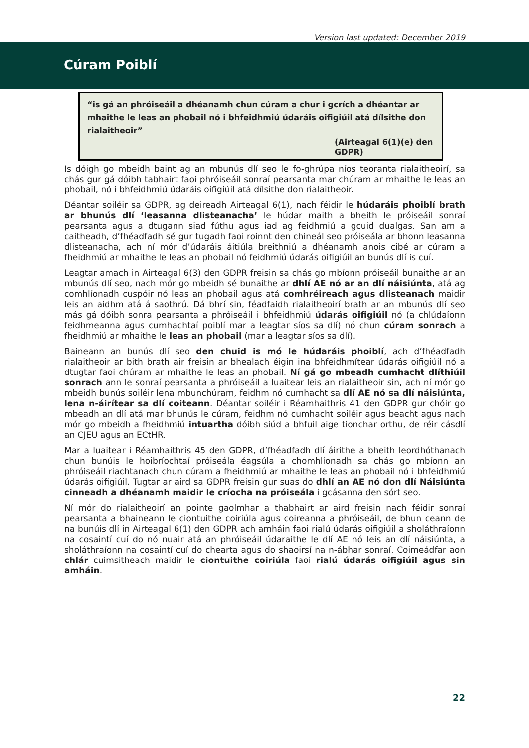Version last updated: December 2019
Cúram Poiblí
“is gá an phróiseáil a dhéanamh chun cúram a chur i gcrích a dhéantar ar mhaithe le leas an phobail nó i bhfeidhmiú údaráis oifigiúil atá dílsithe don rialaitheoir”
(Airteagal 6(1)(e) den GDPR)
Is dóigh go mbeidh baint ag an mbunús dlí seo le fo-ghrúpa níos teoranta rialaitheoirí, sa chás gur gá dóibh tabhairt faoi phróiseáil sonraí pearsanta mar chúram ar mhaithe le leas an phobail, nó i bhfeidhmiú údaráis oifigiúil atá dílsithe don rialaitheoir.
Déantar soiléir sa GDPR, ag deireadh Airteagal 6(1), nach féidir le húdaráis phoiblí brath ar bhunús dlí ‘leasanna dlisteanacha’ le húdar maith a bheith le próiseáil sonraí pearsanta agus a dtugann siad fúthu agus iad ag feidhmiú a gcuid dualgas. San am a caitheadh, d’fhéadfadh sé gur tugadh faoi roinnt den chineál seo próiseála ar bhonn leasanna dlisteanacha, ach ní mór d’údaráis áitiúla breithniú a dhéanamh anois cibé ar cúram a fheidhmiú ar mhaithe le leas an phobail nó feidhmiú údarás oifigiúil an bunús dlí is cuí.
Leagtar amach in Airteagal 6(3) den GDPR freisin sa chás go mbíonn próiseáil bunaithe ar an mbunús dlí seo, nach mór go mbeidh sé bunaithe ar dhlí AE nó ar an dlí náisiúnta, atá ag comhlíonadh cuspóir nó leas an phobail agus atá comhréireach agus dlisteanach maidir leis an aidhm atá á saothrú. Dá bhrí sin, féadfaidh rialaitheoirí brath ar an mbunús dlí seo más gá dóibh sonra pearsanta a phróiseáil i bhfeidhmiú údarás oifigiúil nó (a chlúdaíonn feidhmeanna agus cumhachtaí poiblí mar a leagtar síos sa dlí) nó chun cúram sonrach a fheidhmiú ar mhaithe le leas an phobail (mar a leagtar síos sa dlí).
Baineann an bunús dlí seo den chuid is mó le húdaráis phoiblí, ach d’fhéadfadh rialaitheoir ar bith brath air freisin ar bhealach éigin ina bhfeidhmítear údarás oifigiúil nó a dtugtar faoi chúram ar mhaithe le leas an phobail. Ní gá go mbeadh cumhacht dlíthiúil sonrach ann le sonraí pearsanta a phróiseáil a luaitear leis an rialaitheoir sin, ach ní mór go mbeidh bunús soiléir lena mbunchúram, feidhm nó cumhacht sa dlí AE nó sa dlí náisiúnta, lena n-áirítear sa dlí coiteann. Déantar soiléir i Réamhaithris 41 den GDPR gur chóir go mbeadh an dlí atá mar bhunús le cúram, feidhm nó cumhacht soiléir agus beacht agus nach mór go mbeidh a fheidhmiú intuartha dóibh siúd a bhfuil aige tionchar orthu, de réir cásdlí an CJEU agus an ECtHR.
Mar a luaitear i Réamhaithris 45 den GDPR, d’fhéadfadh dlí áirithe a bheith leordhóthanach chun bunúis le hoibríochtaí próiseála éagsúla a chomhlíonadh sa chás go mbíonn an phróiseáil riachtanach chun cúram a fheidhmiú ar mhaithe le leas an phobail nó i bhfeidhmiú údarás oifigiúil. Tugtar ar aird sa GDPR freisin gur suas do dhlí an AE nó don dlí Náisiúnta cinneadh a dhéanamh maidir le críocha na próiseála i gcásanna den sórt seo.
Ní mór do rialaitheoirí an pointe gaolmhar a thabhairt ar aird freisin nach féidir sonraí pearsanta a bhaineann le ciontuithe coiriúla agus coireanna a phróiseáil, de bhun ceann de na bunúis dlí in Airteagal 6(1) den GDPR ach amháin faoi rialú údarás oifigiúil a sholáthraíonn na cosaintí cuí do nó nuair atá an phróiseáil údaraithe le dlí AE nó leis an dlí náisiúnta, a sholáthraíonn na cosaintí cuí do chearta agus do shaoirsí na n-ábhar sonraí. Coimeádfar aon chlár cuimsitheach maidir le ciontuithe coiriúla faoi rialú údarás oifigiúil agus sin amháin.
22